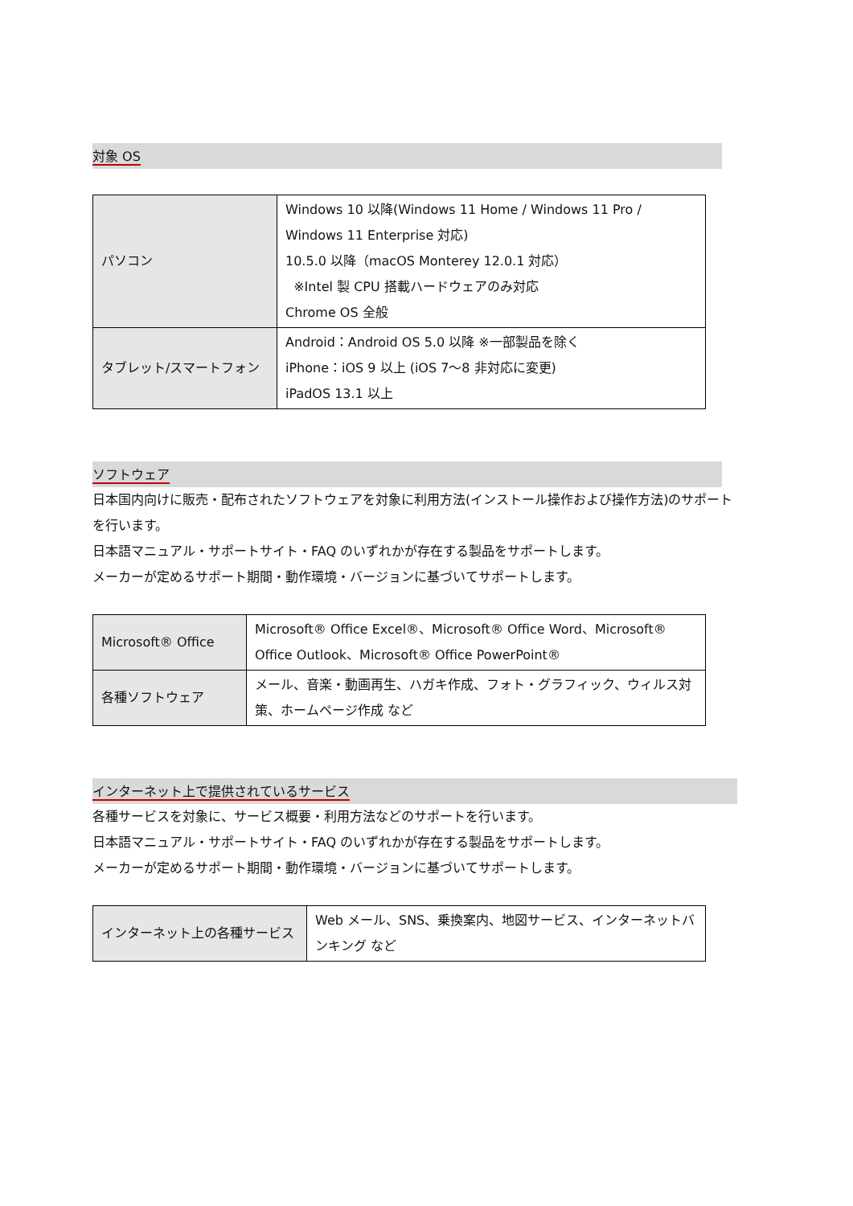対象 OS
| パソコン | Windows 10 以降(Windows 11 Home / Windows 11 Pro / Windows 11 Enterprise 対応) 10.5.0 以降（macOS Monterey 12.0.1 対応） ※Intel 製 CPU 搭載ハードウェアのみ対応 Chrome OS 全般 |
| タブレット/スマートフォン | Android：Android OS 5.0 以降 ※一部製品を除く iPhone：iOS 9 以上 (iOS 7～8 非対応に変更) iPadOS 13.1 以上 |
ソフトウェア
日本国内向けに販売・配布されたソフトウェアを対象に利用方法(インストール操作および操作方法)のサポートを行います。
日本語マニュアル・サポートサイト・FAQ のいずれかが存在する製品をサポートします。
メーカーが定めるサポート期間・動作環境・バージョンに基づいてサポートします。
| Microsoft® Office | Microsoft® Office Excel®、Microsoft® Office Word、Microsoft® Office Outlook、Microsoft® Office PowerPoint® |
| 各種ソフトウェア | メール、音楽・動画再生、ハガキ作成、フォト・グラフィック、ウィルス対策、ホームページ作成 など |
インターネット上で提供されているサービス
各種サービスを対象に、サービス概要・利用方法などのサポートを行います。
日本語マニュアル・サポートサイト・FAQ のいずれかが存在する製品をサポートします。
メーカーが定めるサポート期間・動作環境・バージョンに基づいてサポートします。
| インターネット上の各種サービス | Web メール、SNS、乗換案内、地図サービス、インターネットバンキング など |